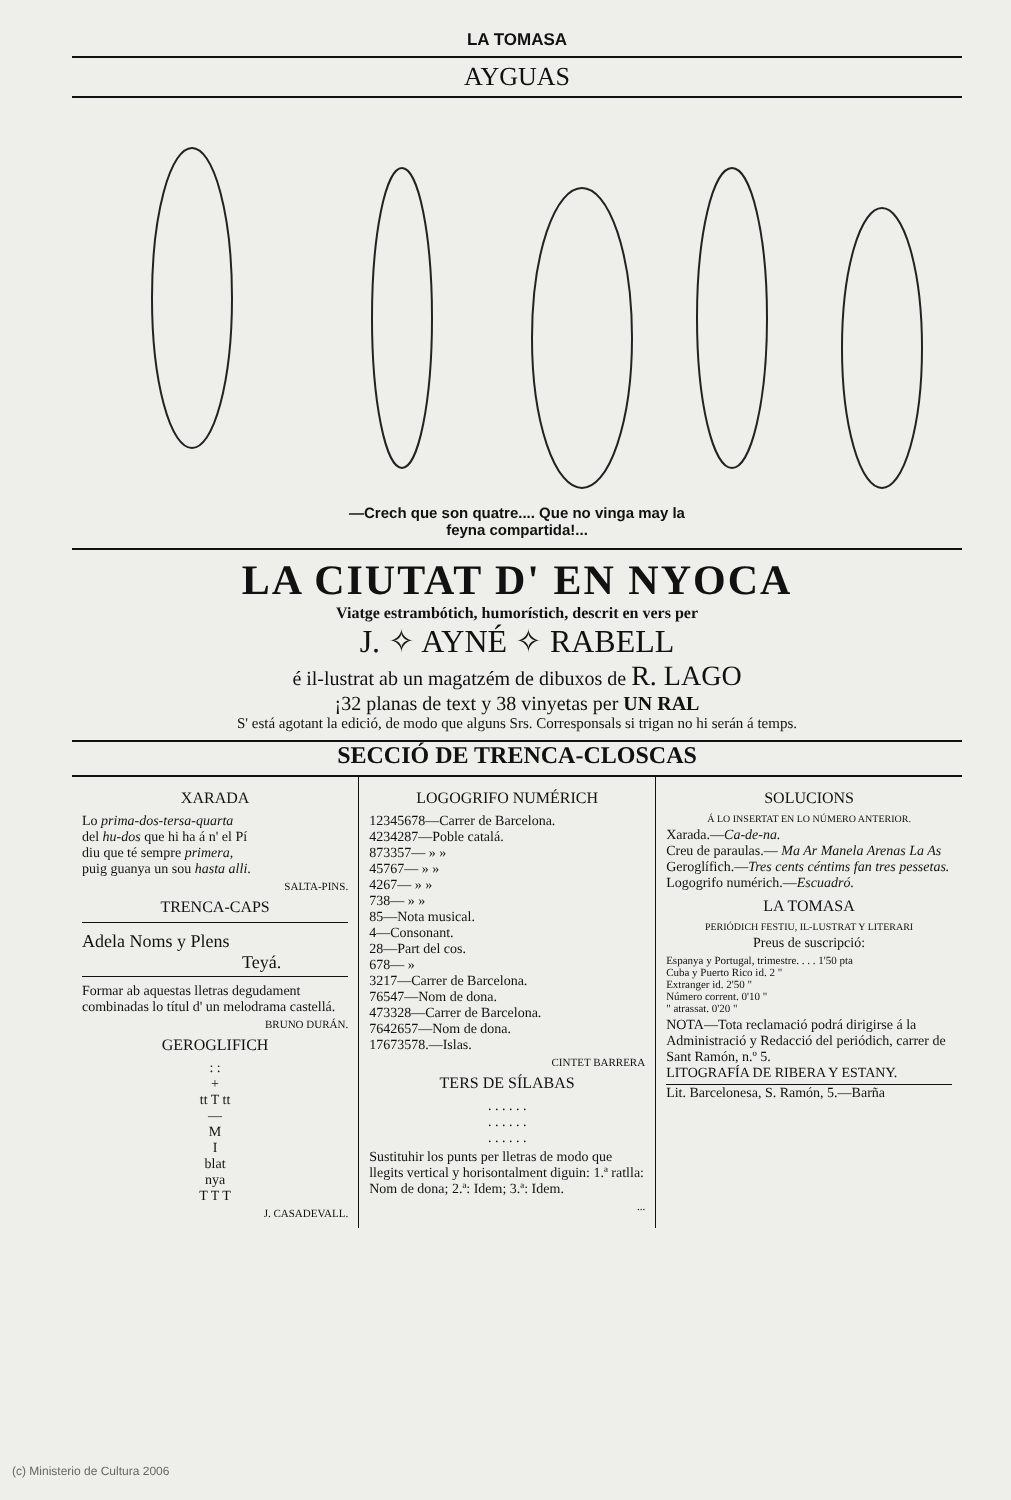LA TOMASA
AYGUAS
—Crech que son quatre.... Que no vinga may la
feyna compartida!...
LA CIUTAT D' EN NYOCA
Viatge estrambótich, humorístich, descrit en vers per
J. ✧ AYNÉ ✧ RABELL
é il-lustrat ab un magatzém de dibuxos de R. LAGO
¡32 planas de text y 38 vinyetas per UN RAL
S' está agotant la edició, de modo que alguns Srs. Corresponsals si trigan no hi serán á temps.
SECCIÓ DE TRENCA-CLOSCAS
XARADA
Lo prima-dos-tersa-quarta
del hu-dos que hi ha á n' el Pí
diu que té sempre primera,
puig guanya un sou hasta alli.
SALTA-PINS.
TRENCA-CAPS
Adela Noms y Plens
Teyá.
Formar ab aquestas lletras degudament combinadas lo títul d' un melodrama castellá.
BRUNO DURÁN.
GEROGLIFICH
: :
+
tt T tt
—
M
I
blat
nya
T T T
J. CASADEVALL.
LOGOGRIFO NUMÉRICH
12345678—Carrer de Barcelona.
4234287—Poble catalá.
873357— » »
45767— » »
4267— » »
738— » »
85—Nota musical.
4—Consonant.
28—Part del cos.
678— »
3217—Carrer de Barcelona.
76547—Nom de dona.
473328—Carrer de Barcelona.
7642657—Nom de dona.
17673578.—Islas.
CINTET BARRERA
TERS DE SÍLABAS
. . . . . .
. . . . . .
. . . . . .
Sustituhir los punts per lletras de modo que llegits vertical y horisontalment diguin: 1.ª ratlla: Nom de dona; 2.ª: Idem; 3.ª: Idem.
...
SOLUCIONS
Á LO INSERTAT EN LO NÚMERO ANTERIOR.
Xarada.—Ca-de-na.
Creu de paraulas.— Ma Ar Manela Arenas La As
Geroglífich.—Tres cents céntims fan tres pessetas.
Logogrifo numérich.—Escuadró.
LA TOMASA
PERIÓDICH FESTIU, IL-LUSTRAT Y LITERARI
Preus de suscripció:
Espanya y Portugal, trimestre. . . . 1'50 pta
Cuba y Puerto Rico id. 2 "
Extranger id. 2'50 "
Número corrent. 0'10 "
" atrassat. 0'20 "
NOTA—Tota reclamació podrá dirigirse á la Administració y Redacció del periódich, carrer de Sant Ramón, n.º 5.
LITOGRAFÍA DE RIBERA Y ESTANY.
Lit. Barcelonesa, S. Ramón, 5.—Barña
(c) Ministerio de Cultura 2006